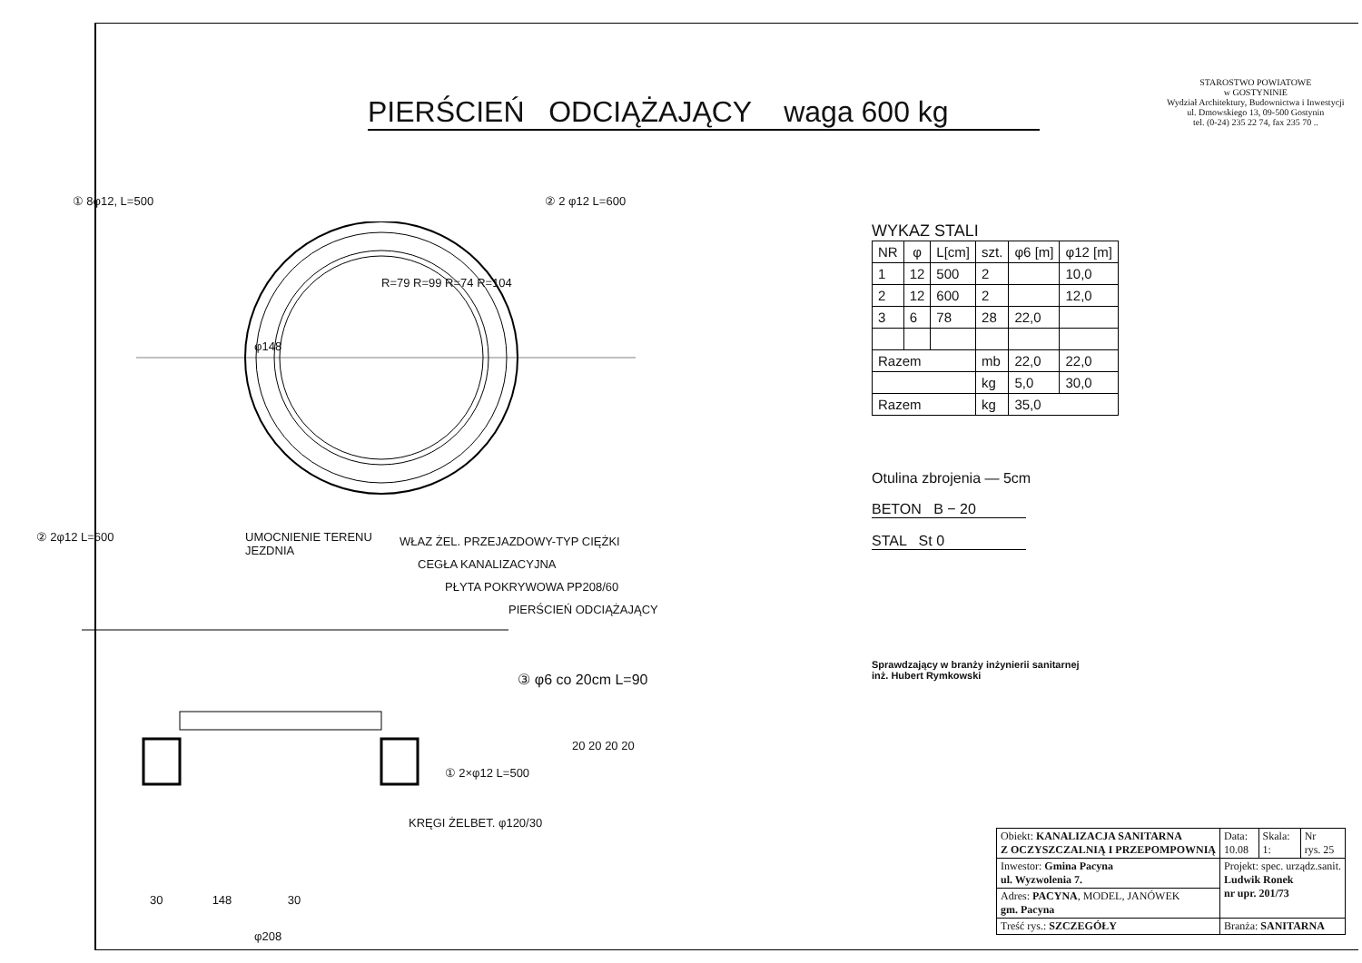PIERŚCIEŃ ODCIĄŻAJĄCY waga 600 kg
STAROSTWO POWIATOWE
w GOSTYNINIE
Wydział Architektury, Budownictwa i Inwestycji
ul. Dmowskiego 13, 09-500 Gostynin
tel. (0-24) 235 22 74, fax 235 70 ..
① 8φ12, L=500 ② 2 φ12 L=600
φ148
R=79 R=99 R=74 R=104
② 2φ12 L=600
UMOCNIENIE TERENU
JEZDNIA
WŁAZ ŻEL. PRZEJAZDOWY-TYP CIĘŻKI
CEGŁA KANALIZACYJNA
PŁYTA POKRYWOWA PP208/60
PIERŚCIEŃ ODCIĄŻAJĄCY
③ φ6 co 20cm L=90
① 2×φ12 L=500
20 20 20 20
KRĘGI ŻELBET. φ120/30
30 148 30
φ208
WYKAZ STALI
| NR | φ | L[cm] | szt. | φ6 [m] | φ12 [m] |
| --- | --- | --- | --- | --- | --- |
| 1 | 12 | 500 | 2 | | 10,0 |
| 2 | 12 | 600 | 2 | | 12,0 |
| 3 | 6 | 78 | 28 | 22,0 | |
| Razem | | | mb | 22,0 | 22,0 |
| | | | kg | 5,0 | 30,0 |
| Razem | | | kg | 35,0 | |
Otulina zbrojenia — 5cm
BETON B − 20
STAL St 0
Sprawdzający w branży inżynierii sanitarnej
inż. Hubert Rymkowski
| Obiekt: KANALIZACJA SANITARNA Z OCZYSZCZALNIĄ I PRZEPOMPOWNIĄ | Data: 10.08 | Skala: 1: | Nr rys. 25 |
| Inwestor: Gmina Pacyna ul. Wyzwolenia 7. | Projekt: spec. urządz.sanit. Ludwik Ronek nr upr. 201/73 | | |
| Adres: PACYNA , MODEL, JANÓWEK gm. Pacyna | | | |
| Treść rys.: SZCZEGÓŁY | Branża: SANITARNA | | |